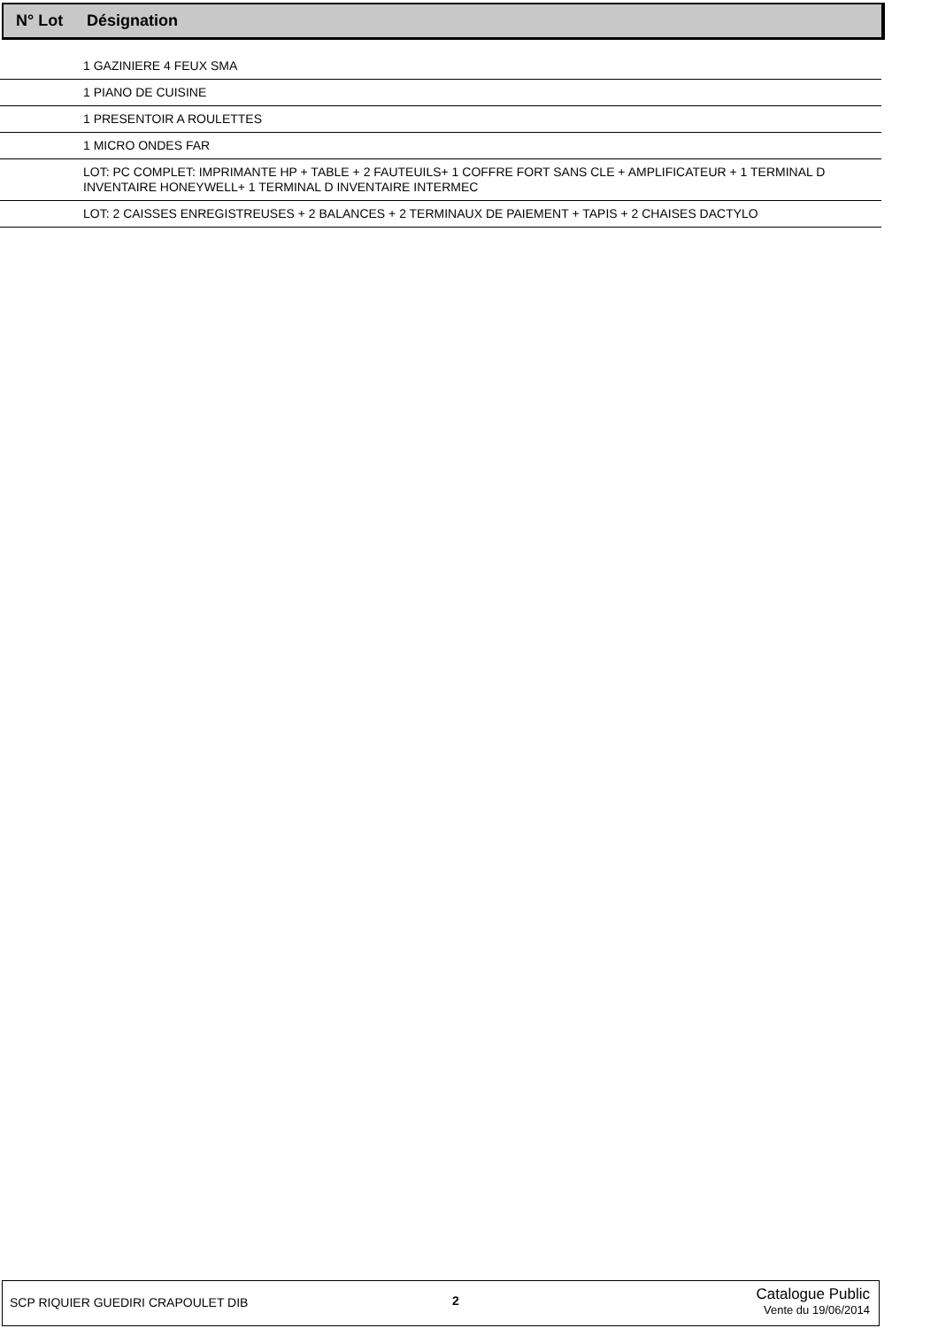N° Lot Désignation
| | 1 GAZINIERE 4 FEUX SMA |
| | 1 PIANO DE CUISINE |
| | 1 PRESENTOIR A ROULETTES |
| | 1 MICRO ONDES FAR |
| | LOT: PC COMPLET: IMPRIMANTE HP + TABLE + 2 FAUTEUILS+ 1 COFFRE FORT SANS CLE + AMPLIFICATEUR + 1 TERMINAL D INVENTAIRE HONEYWELL+ 1 TERMINAL D INVENTAIRE INTERMEC |
| | LOT: 2 CAISSES ENREGISTREUSES + 2 BALANCES + 2 TERMINAUX DE PAIEMENT + TAPIS + 2 CHAISES DACTYLO |
SCP RIQUIER GUEDIRI CRAPOULET DIB
2
Catalogue Public
Vente du 19/06/2014